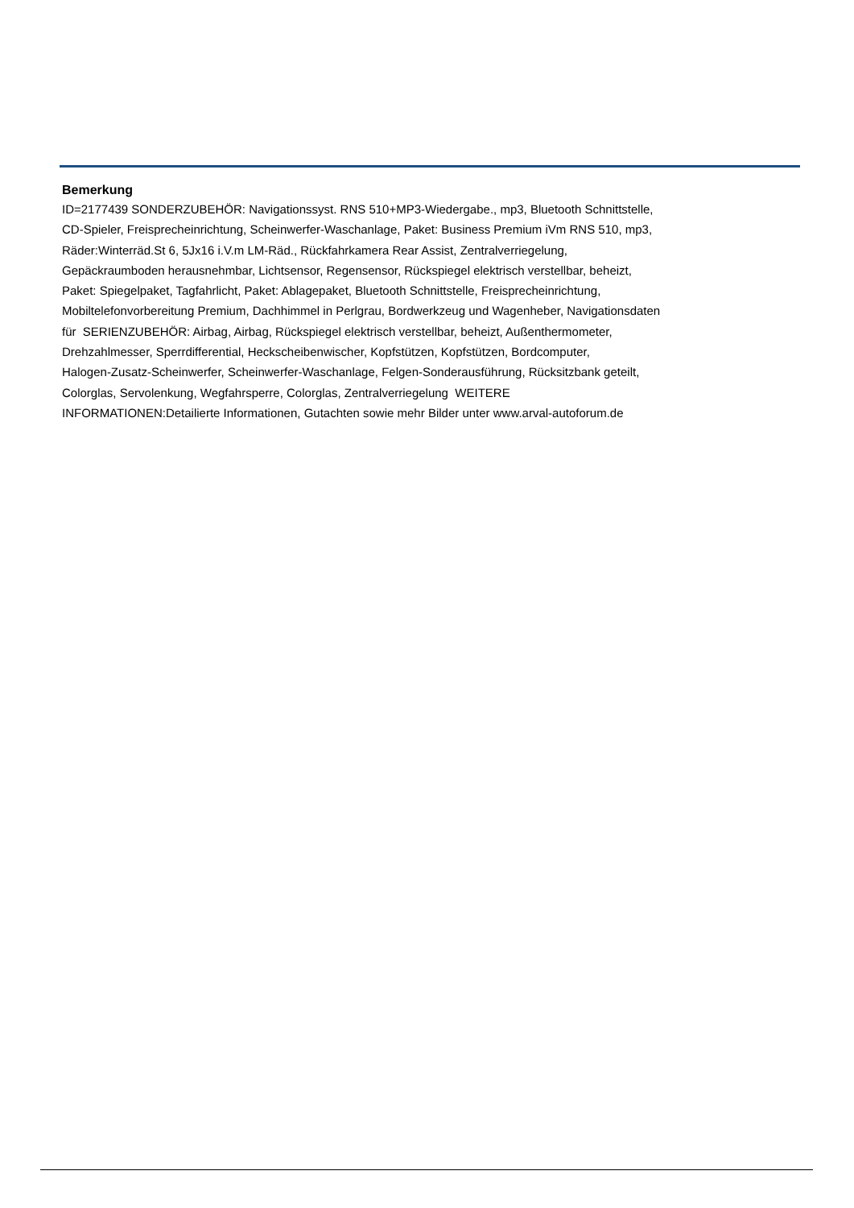Bemerkung
ID=2177439 SONDERZUBEHÖR: Navigationssyst. RNS 510+MP3-Wiedergabe., mp3, Bluetooth Schnittstelle,
CD-Spieler, Freisprecheinrichtung, Scheinwerfer-Waschanlage, Paket: Business Premium iVm RNS 510, mp3,
Räder:Winterräd.St 6, 5Jx16 i.V.m LM-Räd., Rückfahrkamera Rear Assist, Zentralverriegelung,
Gepäckraumboden herausnehmbar, Lichtsensor, Regensensor, Rückspiegel elektrisch verstellbar, beheizt,
Paket: Spiegelpaket, Tagfahrlicht, Paket: Ablagepaket, Bluetooth Schnittstelle, Freisprecheinrichtung,
Mobiltelefonvorbereitung Premium, Dachhimmel in Perlgrau, Bordwerkzeug und Wagenheber, Navigationsdaten
für SERIENZUBEHÖR: Airbag, Airbag, Rückspiegel elektrisch verstellbar, beheizt, Außenthermometer,
Drehzahlmesser, Sperrdifferential, Heckscheibenwischer, Kopfstützen, Kopfstützen, Bordcomputer,
Halogen-Zusatz-Scheinwerfer, Scheinwerfer-Waschanlage, Felgen-Sonderausführung, Rücksitzbank geteilt,
Colorglas, Servolenkung, Wegfahrsperre, Colorglas, Zentralverriegelung WEITERE
INFORMATIONEN:Detailierte Informationen, Gutachten sowie mehr Bilder unter www.arval-autoforum.de